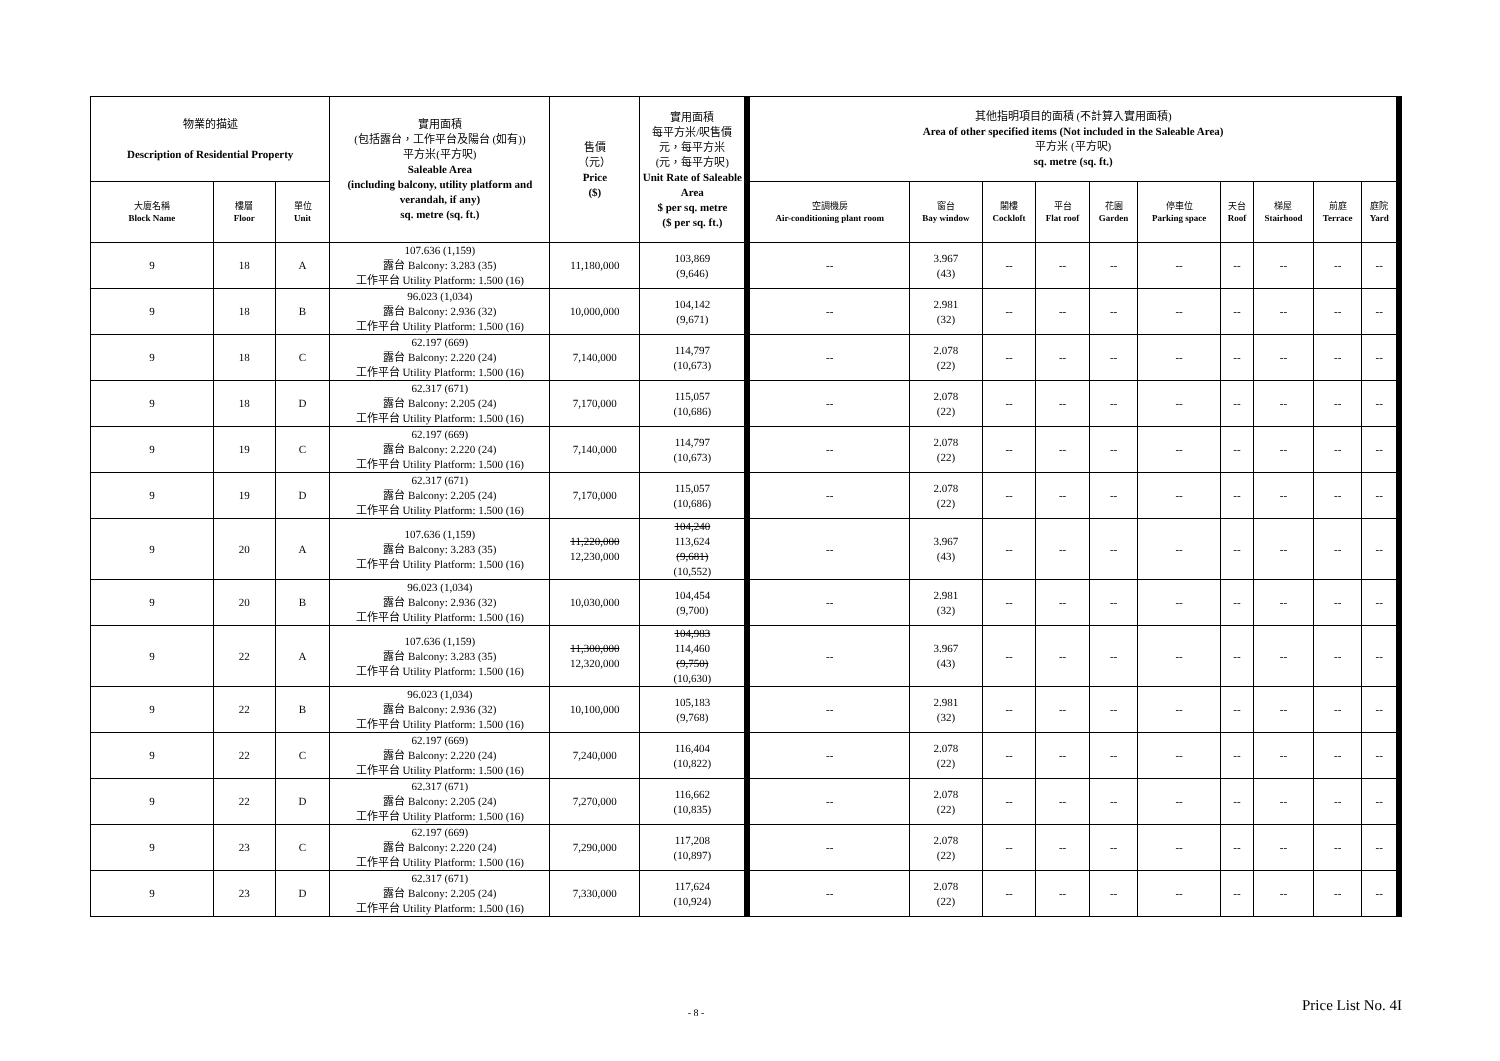| 物業的描述 Description of Residential Property | | | 實用面積 (包括露台，工作平台及陽台 (如有)) 平方米(平方呎) Saleable Area (including balcony, utility platform and verandah, if any) sq. metre (sq. ft.) | 售價 （元） Price ($) | 實用面積 每平方米/呎售價 元，每平方米 (元，每平方呎) Unit Rate of Saleable Area $ per sq. metre ($ per sq. ft.) | 其他指明項目的面積 (不計算入實用面積) Area of other specified items (Not included in the Saleable Area) 平方米 (平方呎) sq. metre (sq. ft.) | | | | | | | | | |
| --- | --- | --- | --- | --- | --- | --- | --- | --- | --- | --- | --- | --- | --- | --- | --- |
| 大廈名稱 Block Name | 樓層 Floor | 單位 Unit | | | | 空調機房 Air-conditioning plant room | 窗台 Bay window | 閣樓 Cockloft | 平台 Flat roof | 花園 Garden | 停車位 Parking space | 天台 Roof | 梯屋 Stairhood | 前庭 Terrace | 庭院 Yard |
| 9 | 18 | A | 107.636 (1,159) 露台 Balcony: 3.283 (35) 工作平台 Utility Platform: 1.500 (16) | 11,180,000 | 103,869 (9,646) | -- | 3.967 (43) | -- | -- | -- | -- | -- | -- | -- | -- |
| 9 | 18 | B | 96.023 (1,034) 露台 Balcony: 2.936 (32) 工作平台 Utility Platform: 1.500 (16) | 10,000,000 | 104,142 (9,671) | -- | 2.981 (32) | -- | -- | -- | -- | -- | -- | -- | -- |
| 9 | 18 | C | 62.197 (669) 露台 Balcony: 2.220 (24) 工作平台 Utility Platform: 1.500 (16) | 7,140,000 | 114,797 (10,673) | -- | 2.078 (22) | -- | -- | -- | -- | -- | -- | -- | -- |
| 9 | 18 | D | 62.317 (671) 露台 Balcony: 2.205 (24) 工作平台 Utility Platform: 1.500 (16) | 7,170,000 | 115,057 (10,686) | -- | 2.078 (22) | -- | -- | -- | -- | -- | -- | -- | -- |
| 9 | 19 | C | 62.197 (669) 露台 Balcony: 2.220 (24) 工作平台 Utility Platform: 1.500 (16) | 7,140,000 | 114,797 (10,673) | -- | 2.078 (22) | -- | -- | -- | -- | -- | -- | -- | -- |
| 9 | 19 | D | 62.317 (671) 露台 Balcony: 2.205 (24) 工作平台 Utility Platform: 1.500 (16) | 7,170,000 | 115,057 (10,686) | -- | 2.078 (22) | -- | -- | -- | -- | -- | -- | -- | -- |
| 9 | 20 | A | 107.636 (1,159) 露台 Balcony: 3.283 (35) 工作平台 Utility Platform: 1.500 (16) | 11,220,000 12,230,000 | 104,240 113,624 (9,681) (10,552) | -- | 3.967 (43) | -- | -- | -- | -- | -- | -- | -- | -- |
| 9 | 20 | B | 96.023 (1,034) 露台 Balcony: 2.936 (32) 工作平台 Utility Platform: 1.500 (16) | 10,030,000 | 104,454 (9,700) | -- | 2.981 (32) | -- | -- | -- | -- | -- | -- | -- | -- |
| 9 | 22 | A | 107.636 (1,159) 露台 Balcony: 3.283 (35) 工作平台 Utility Platform: 1.500 (16) | 11,300,000 12,320,000 | 104,983 114,460 (9,750) (10,630) | -- | 3.967 (43) | -- | -- | -- | -- | -- | -- | -- | -- |
| 9 | 22 | B | 96.023 (1,034) 露台 Balcony: 2.936 (32) 工作平台 Utility Platform: 1.500 (16) | 10,100,000 | 105,183 (9,768) | -- | 2.981 (32) | -- | -- | -- | -- | -- | -- | -- | -- |
| 9 | 22 | C | 62.197 (669) 露台 Balcony: 2.220 (24) 工作平台 Utility Platform: 1.500 (16) | 7,240,000 | 116,404 (10,822) | -- | 2.078 (22) | -- | -- | -- | -- | -- | -- | -- | -- |
| 9 | 22 | D | 62.317 (671) 露台 Balcony: 2.205 (24) 工作平台 Utility Platform: 1.500 (16) | 7,270,000 | 116,662 (10,835) | -- | 2.078 (22) | -- | -- | -- | -- | -- | -- | -- | -- |
| 9 | 23 | C | 62.197 (669) 露台 Balcony: 2.220 (24) 工作平台 Utility Platform: 1.500 (16) | 7,290,000 | 117,208 (10,897) | -- | 2.078 (22) | -- | -- | -- | -- | -- | -- | -- | -- |
| 9 | 23 | D | 62.317 (671) 露台 Balcony: 2.205 (24) 工作平台 Utility Platform: 1.500 (16) | 7,330,000 | 117,624 (10,924) | -- | 2.078 (22) | -- | -- | -- | -- | -- | -- | -- | -- |
- 8 -
Price List No. 4I